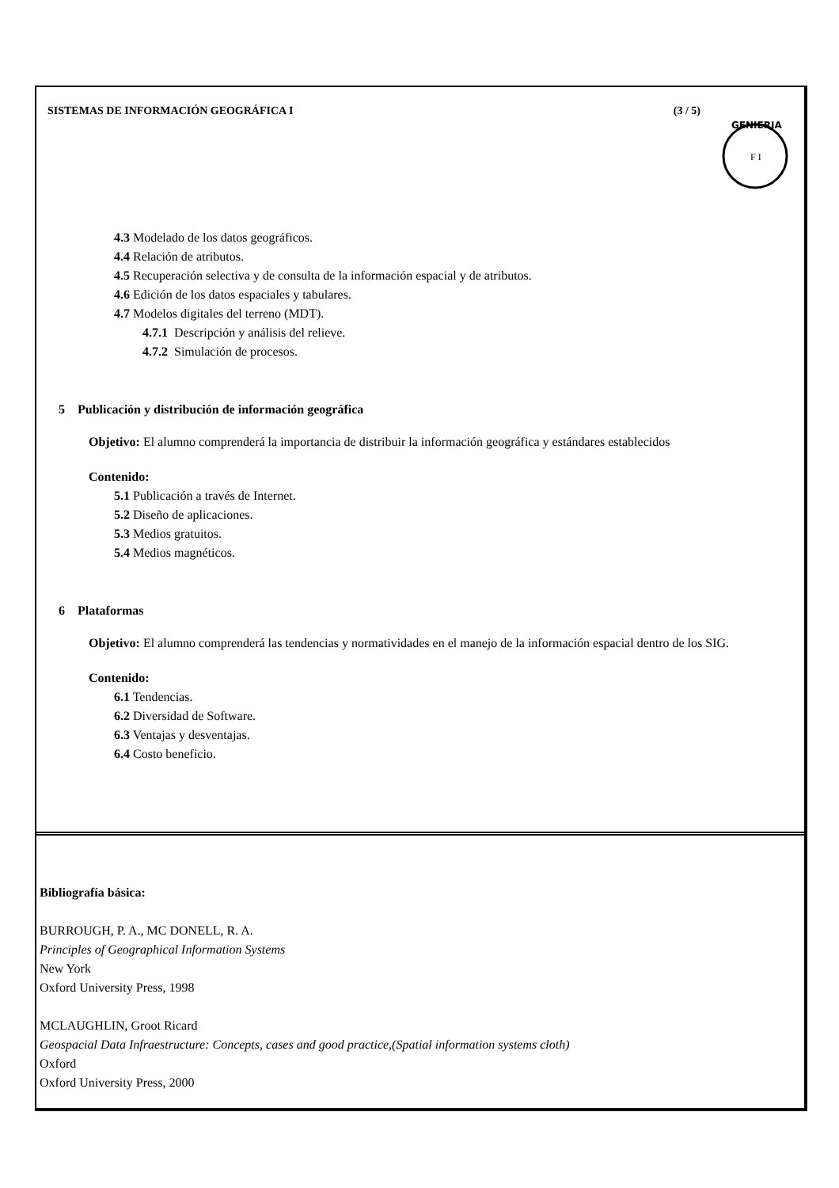SISTEMAS DE INFORMACIÓN GEOGRÁFICA I (3 / 5)
GENIERIA
F I
4.3 Modelado de los datos geográficos.
4.4 Relación de atributos.
4.5 Recuperación selectiva y de consulta de la información espacial y de atributos.
4.6 Edición de los datos espaciales y tabulares.
4.7 Modelos digitales del terreno (MDT).
4.7.1 Descripción y análisis del relieve.
4.7.2 Simulación de procesos.
5 Publicación y distribución de información geográfica
Objetivo: El alumno comprenderá la importancia de distribuir la información geográfica y estándares establecidos
Contenido:
5.1 Publicación a través de Internet.
5.2 Diseño de aplicaciones.
5.3 Medios gratuitos.
5.4 Medios magnéticos.
6 Plataformas
Objetivo: El alumno comprenderá las tendencias y normatividades en el manejo de la información espacial dentro de los SIG.
Contenido:
6.1 Tendencias.
6.2 Diversidad de Software.
6.3 Ventajas y desventajas.
6.4 Costo beneficio.
Bibliografía básica:
BURROUGH, P. A., MC DONELL, R. A.
Principles of Geographical Information Systems
New York
Oxford University Press, 1998
MCLAUGHLIN, Groot Ricard
Geospacial Data Infraestructure: Concepts, cases and good practice,(Spatial information systems cloth)
Oxford
Oxford University Press, 2000